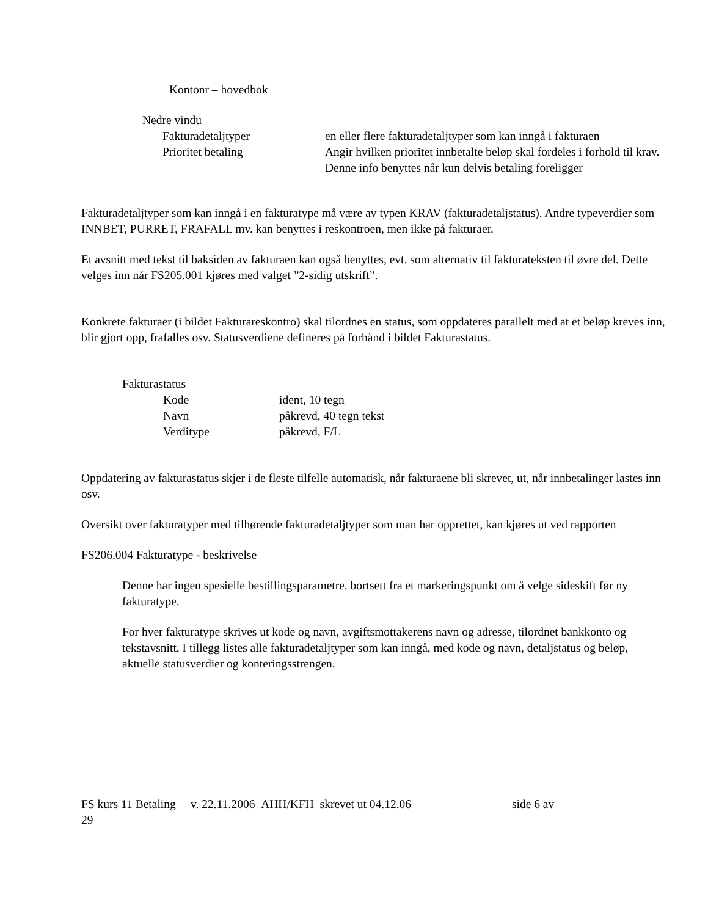Kontonr – hovedbok
Nedre vindu
Fakturadetaljtyper en eller flere fakturadetaljtyper som kan inngå i fakturaen
Prioritet betaling Angir hvilken prioritet innbetalte beløp skal fordeles i forhold til krav. Denne info benyttes når kun delvis betaling foreligger
Fakturadetaljtyper som kan inngå i en fakturatype må være av typen KRAV (fakturadetaljstatus). Andre typeverdier som INNBET, PURRET, FRAFALL mv. kan benyttes i reskontroen, men ikke på fakturaer.
Et avsnitt med tekst til baksiden av fakturaen kan også benyttes, evt. som alternativ til fakturateksten til øvre del. Dette velges inn når FS205.001 kjøres med valget ”2-sidig utskrift”.
Konkrete fakturaer (i bildet Fakturareskontro) skal tilordnes en status, som oppdateres parallelt med at et beløp kreves inn, blir gjort opp, frafalles osv. Statusverdiene defineres på forhånd i bildet Fakturastatus.
Fakturastatus
Kode ident, 10 tegn
Navn påkrevd, 40 tegn tekst
Verditype påkrevd, F/L
Oppdatering av fakturastatus skjer i de fleste tilfelle automatisk, når fakturaene bli skrevet, ut, når innbetalinger lastes inn osv.
Oversikt over fakturatyper med tilhørende fakturadetaljtyper som man har opprettet, kan kjøres ut ved rapporten
FS206.004 Fakturatype - beskrivelse
Denne har ingen spesielle bestillingsparametre, bortsett fra et markeringspunkt om å velge sideskift før ny fakturatype.
For hver fakturatype skrives ut kode og navn, avgiftsmottakerens navn og adresse, tilordnet bankkonto og tekstavsnitt. I tillegg listes alle fakturadetaljtyper som kan inngå, med kode og navn, detaljstatus og beløp, aktuelle statusverdier og konteringsstrengen.
FS kurs 11 Betaling v. 22.11.2006 AHH/KFH skrevet ut 04.12.06 side 6 av
29